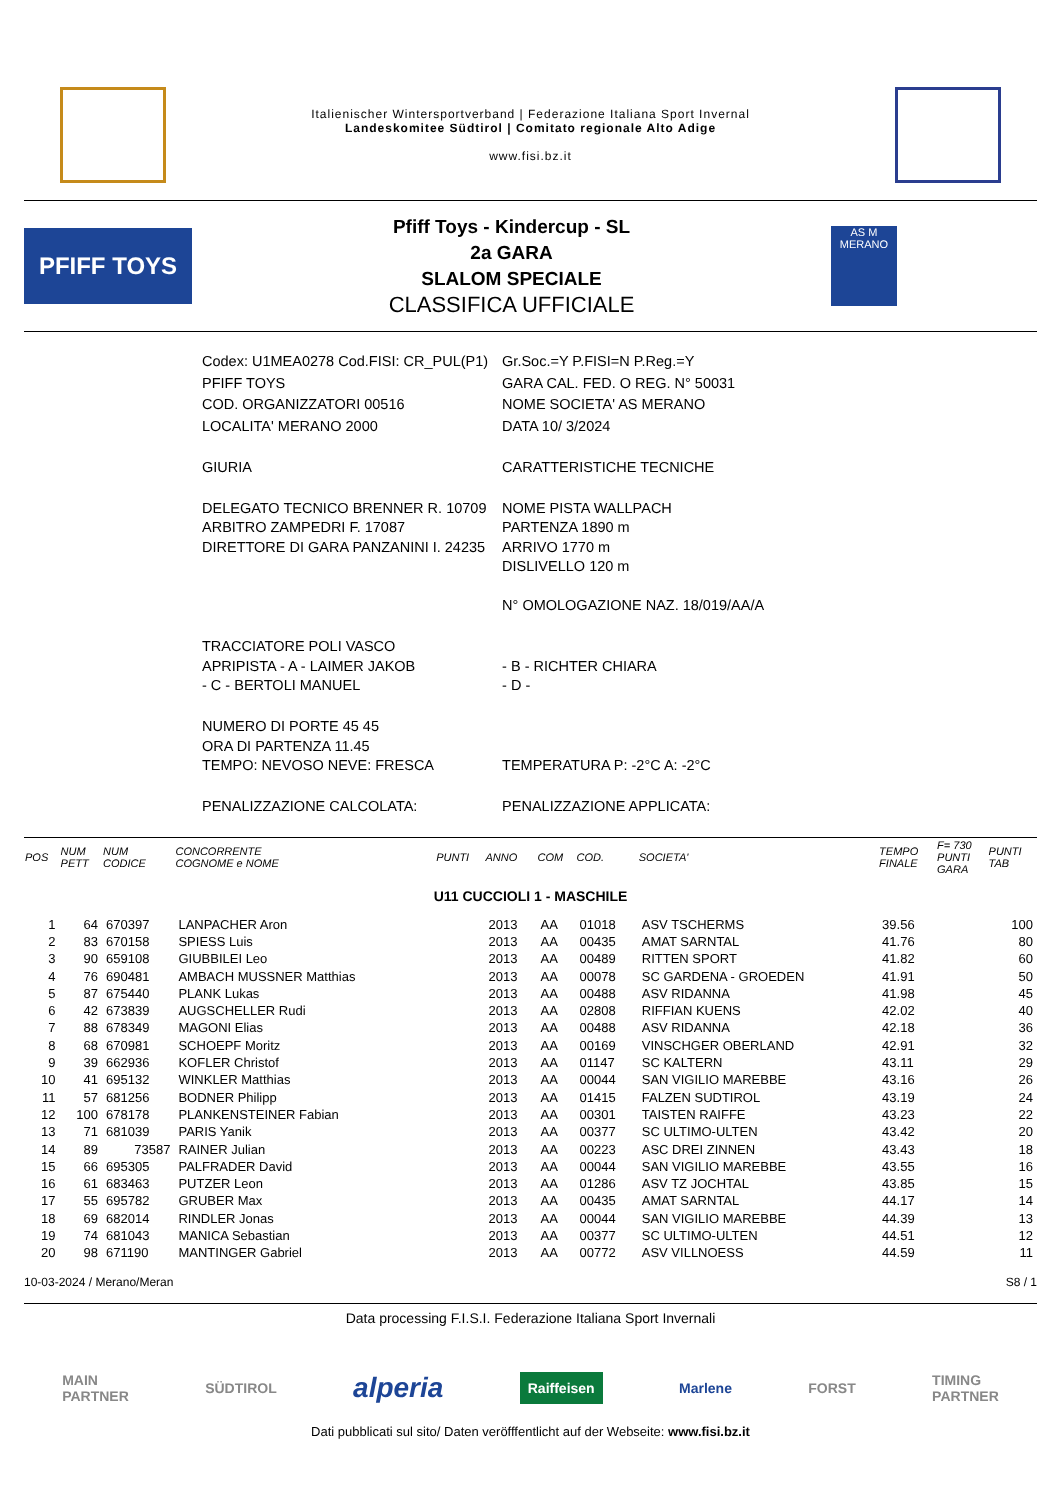Italienischer Wintersportverband | Federazione Italiana Sport Invernal
Landeskomitee Südtirol | Comitato regionale Alto Adige
www.fisi.bz.it
PFIFF TOYS
Pfiff Toys - Kindercup - SL
2a GARA
SLALOM SPECIALE
CLASSIFICA UFFICIALE
AS M
MERANO
| Codex: U1MEA0278 Cod.FISI: CR_PUL(P1) | Gr.Soc.=Y P.FISI=N P.Reg.=Y |
| PFIFF TOYS | GARA CAL. FED. O REG. N° 50031 |
| COD. ORGANIZZATORI 00516 | NOME SOCIETA' AS MERANO |
| LOCALITA' MERANO 2000 | DATA 10/ 3/2024 |
| GIURIA | CARATTERISTICHE TECNICHE |
| DELEGATO TECNICO BRENNER R. 10709 ARBITRO ZAMPEDRI F. 17087 DIRETTORE DI GARA PANZANINI I. 24235 | NOME PISTA WALLPACH PARTENZA 1890 m ARRIVO 1770 m DISLIVELLO 120 m N° OMOLOGAZIONE NAZ. 18/019/AA/A |
| TRACCIATORE POLI VASCO APRIPISTA - A - LAIMER JAKOB - C - BERTOLI MANUEL | - B - RICHTER CHIARA - D - |
| NUMERO DI PORTE 45 45 ORA DI PARTENZA 11.45 TEMPO: NEVOSO NEVE: FRESCA | TEMPERATURA P: -2°C A: -2°C |
| PENALIZZAZIONE CALCOLATA: | PENALIZZAZIONE APPLICATA: |
| POS | NUM PETT | NUM CODICE | CONCORRENTE COGNOME e NOME | PUNTI | ANNO | COM | COD. | SOCIETA' | TEMPO FINALE | F= 730 PUNTI GARA | PUNTI TAB |
| --- | --- | --- | --- | --- | --- | --- | --- | --- | --- | --- | --- |
| U11 CUCCIOLI 1 - MASCHILE | | | | | | | | | | | |
| 1 | 64 | 670397 | LANPACHER Aron | | 2013 | AA | 01018 | ASV TSCHERMS | 39.56 | | 100 |
| 2 | 83 | 670158 | SPIESS Luis | | 2013 | AA | 00435 | AMAT SARNTAL | 41.76 | | 80 |
| 3 | 90 | 659108 | GIUBBILEI Leo | | 2013 | AA | 00489 | RITTEN SPORT | 41.82 | | 60 |
| 4 | 76 | 690481 | AMBACH MUSSNER Matthias | | 2013 | AA | 00078 | SC GARDENA - GROEDEN | 41.91 | | 50 |
| 5 | 87 | 675440 | PLANK Lukas | | 2013 | AA | 00488 | ASV RIDANNA | 41.98 | | 45 |
| 6 | 42 | 673839 | AUGSCHELLER Rudi | | 2013 | AA | 02808 | RIFFIAN KUENS | 42.02 | | 40 |
| 7 | 88 | 678349 | MAGONI Elias | | 2013 | AA | 00488 | ASV RIDANNA | 42.18 | | 36 |
| 8 | 68 | 670981 | SCHOEPF Moritz | | 2013 | AA | 00169 | VINSCHGER OBERLAND | 42.91 | | 32 |
| 9 | 39 | 662936 | KOFLER Christof | | 2013 | AA | 01147 | SC KALTERN | 43.11 | | 29 |
| 10 | 41 | 695132 | WINKLER Matthias | | 2013 | AA | 00044 | SAN VIGILIO MAREBBE | 43.16 | | 26 |
| 11 | 57 | 681256 | BODNER Philipp | | 2013 | AA | 01415 | FALZEN SUDTIROL | 43.19 | | 24 |
| 12 | 100 | 678178 | PLANKENSTEINER Fabian | | 2013 | AA | 00301 | TAISTEN RAIFFE | 43.23 | | 22 |
| 13 | 71 | 681039 | PARIS Yanik | | 2013 | AA | 00377 | SC ULTIMO-ULTEN | 43.42 | | 20 |
| 14 | 89 | 73587 | RAINER Julian | | 2013 | AA | 00223 | ASC DREI ZINNEN | 43.43 | | 18 |
| 15 | 66 | 695305 | PALFRADER David | | 2013 | AA | 00044 | SAN VIGILIO MAREBBE | 43.55 | | 16 |
| 16 | 61 | 683463 | PUTZER Leon | | 2013 | AA | 01286 | ASV TZ JOCHTAL | 43.85 | | 15 |
| 17 | 55 | 695782 | GRUBER Max | | 2013 | AA | 00435 | AMAT SARNTAL | 44.17 | | 14 |
| 18 | 69 | 682014 | RINDLER Jonas | | 2013 | AA | 00044 | SAN VIGILIO MAREBBE | 44.39 | | 13 |
| 19 | 74 | 681043 | MANICA Sebastian | | 2013 | AA | 00377 | SC ULTIMO-ULTEN | 44.51 | | 12 |
| 20 | 98 | 671190 | MANTINGER Gabriel | | 2013 | AA | 00772 | ASV VILLNOESS | 44.59 | | 11 |
10-03-2024 / Merano/Meran S8 / 1
Data processing F.I.S.I. Federazione Italiana Sport Invernali
MAIN
PARTNER SÜDTIROL alperia Raiffeisen Marlene FORST TIMING
PARTNER
Dati pubblicati sul sito/ Daten veröfffentlicht auf der Webseite: www.fisi.bz.it